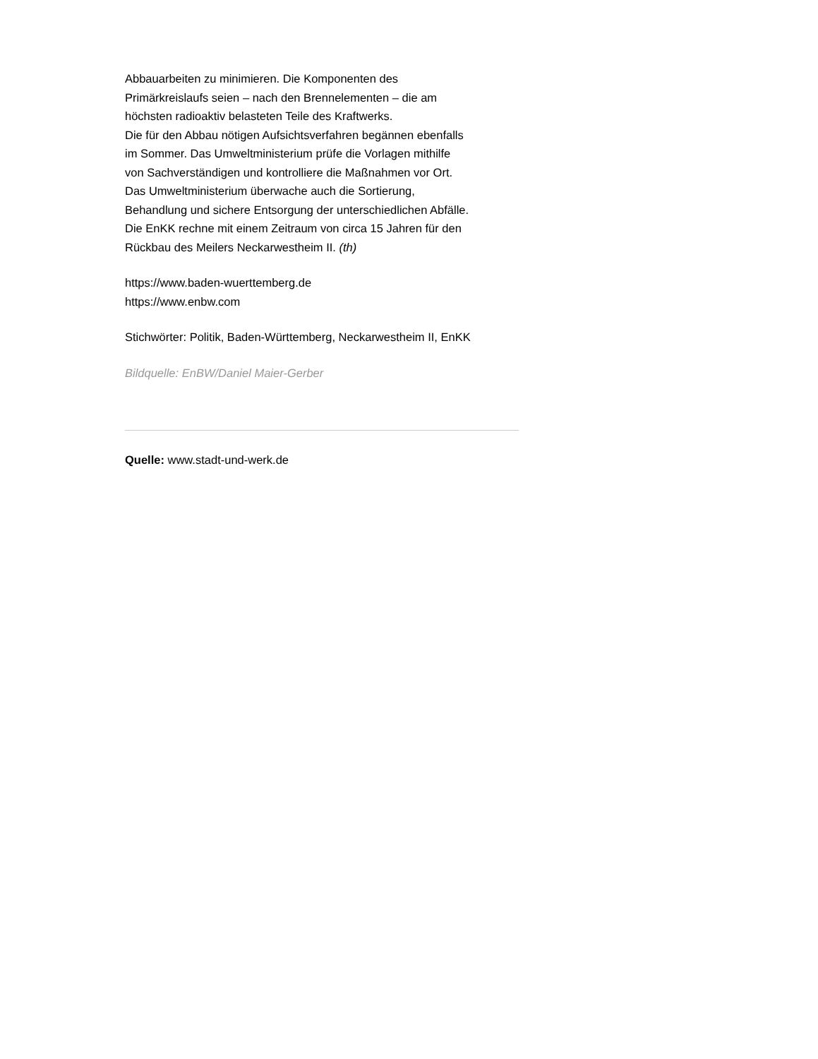Abbauarbeiten zu minimieren. Die Komponenten des
Primärkreislaufs seien – nach den Brennelementen – die am
höchsten radioaktiv belasteten Teile des Kraftwerks.
Die für den Abbau nötigen Aufsichtsverfahren begännen ebenfalls
im Sommer. Das Umweltministerium prüfe die Vorlagen mithilfe
von Sachverständigen und kontrolliere die Maßnahmen vor Ort.
Das Umweltministerium überwache auch die Sortierung,
Behandlung und sichere Entsorgung der unterschiedlichen Abfälle.
Die EnKK rechne mit einem Zeitraum von circa 15 Jahren für den
Rückbau des Meilers Neckarwestheim II. (th)
https://www.baden-wuerttemberg.de
https://www.enbw.com
Stichwörter: Politik, Baden-Württemberg, Neckarwestheim II, EnKK
Bildquelle: EnBW/Daniel Maier-Gerber
Quelle: www.stadt-und-werk.de